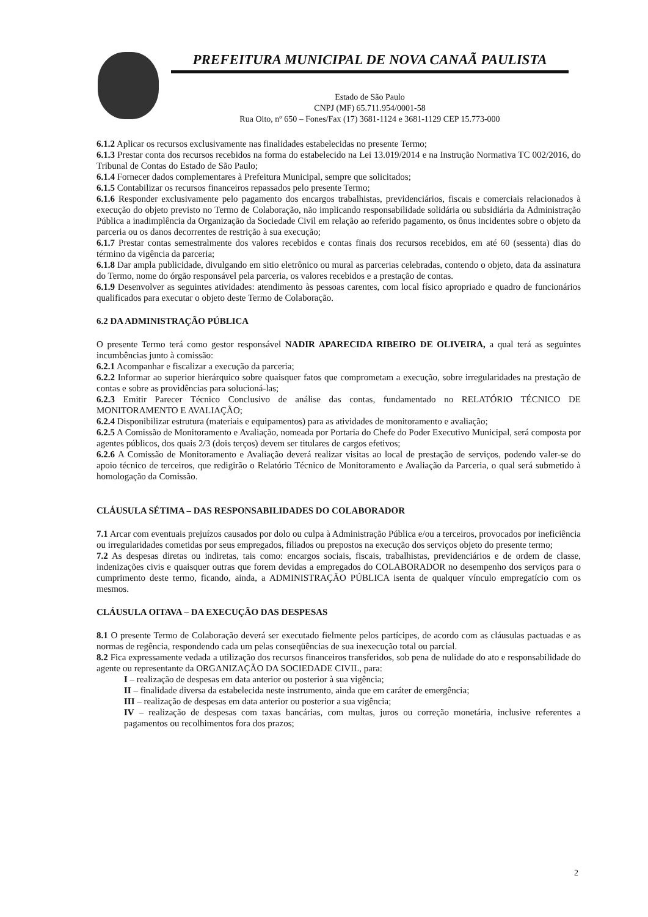PREFEITURA MUNICIPAL DE NOVA CANAÃ PAULISTA
Estado de São Paulo
CNPJ (MF) 65.711.954/0001-58
Rua Oito, nº 650 – Fones/Fax (17) 3681-1124 e 3681-1129 CEP 15.773-000
6.1.2 Aplicar os recursos exclusivamente nas finalidades estabelecidas no presente Termo;
6.1.3 Prestar conta dos recursos recebidos na forma do estabelecido na Lei 13.019/2014 e na Instrução Normativa TC 002/2016, do Tribunal de Contas do Estado de São Paulo;
6.1.4 Fornecer dados complementares à Prefeitura Municipal, sempre que solicitados;
6.1.5 Contabilizar os recursos financeiros repassados pelo presente Termo;
6.1.6 Responder exclusivamente pelo pagamento dos encargos trabalhistas, previdenciários, fiscais e comerciais relacionados à execução do objeto previsto no Termo de Colaboração, não implicando responsabilidade solidária ou subsidiária da Administração Pública a inadimplência da Organização da Sociedade Civil em relação ao referido pagamento, os ônus incidentes sobre o objeto da parceria ou os danos decorrentes de restrição à sua execução;
6.1.7 Prestar contas semestralmente dos valores recebidos e contas finais dos recursos recebidos, em até 60 (sessenta) dias do término da vigência da parceria;
6.1.8 Dar ampla publicidade, divulgando em sitio eletrônico ou mural as parcerias celebradas, contendo o objeto, data da assinatura do Termo, nome do órgão responsável pela parceria, os valores recebidos e a prestação de contas.
6.1.9 Desenvolver as seguintes atividades: atendimento às pessoas carentes, com local físico apropriado e quadro de funcionários qualificados para executar o objeto deste Termo de Colaboração.
6.2 DA ADMINISTRAÇÃO PÚBLICA
O presente Termo terá como gestor responsável NADIR APARECIDA RIBEIRO DE OLIVEIRA, a qual terá as seguintes incumbências junto à comissão:
6.2.1 Acompanhar e fiscalizar a execução da parceria;
6.2.2 Informar ao superior hierárquico sobre quaisquer fatos que comprometam a execução, sobre irregularidades na prestação de contas e sobre as providências para solucioná-las;
6.2.3 Emitir Parecer Técnico Conclusivo de análise das contas, fundamentado no RELATÓRIO TÉCNICO DE MONITORAMENTO E AVALIAÇÃO;
6.2.4 Disponibilizar estrutura (materiais e equipamentos) para as atividades de monitoramento e avaliação;
6.2.5 A Comissão de Monitoramento e Avaliação, nomeada por Portaria do Chefe do Poder Executivo Municipal, será composta por agentes públicos, dos quais 2/3 (dois terços) devem ser titulares de cargos efetivos;
6.2.6 A Comissão de Monitoramento e Avaliação deverá realizar visitas ao local de prestação de serviços, podendo valer-se do apoio técnico de terceiros, que redigirão o Relatório Técnico de Monitoramento e Avaliação da Parceria, o qual será submetido à homologação da Comissão.
CLÁUSULA SÉTIMA – DAS RESPONSABILIDADES DO COLABORADOR
7.1 Arcar com eventuais prejuízos causados por dolo ou culpa à Administração Pública e/ou a terceiros, provocados por ineficiência ou irregularidades cometidas por seus empregados, filiados ou prepostos na execução dos serviços objeto do presente termo;
7.2 As despesas diretas ou indiretas, tais como: encargos sociais, fiscais, trabalhistas, previdenciários e de ordem de classe, indenizações civis e quaisquer outras que forem devidas a empregados do COLABORADOR no desempenho dos serviços para o cumprimento deste termo, ficando, ainda, a ADMINISTRAÇÃO PÚBLICA isenta de qualquer vínculo empregatício com os mesmos.
CLÁUSULA OITAVA – DA EXECUÇÃO DAS DESPESAS
8.1 O presente Termo de Colaboração deverá ser executado fielmente pelos partícipes, de acordo com as cláusulas pactuadas e as normas de regência, respondendo cada um pelas conseqüências de sua inexecução total ou parcial.
8.2 Fica expressamente vedada a utilização dos recursos financeiros transferidos, sob pena de nulidade do ato e responsabilidade do agente ou representante da ORGANIZAÇÃO DA SOCIEDADE CIVIL, para:
I – realização de despesas em data anterior ou posterior à sua vigência;
II – finalidade diversa da estabelecida neste instrumento, ainda que em caráter de emergência;
III – realização de despesas em data anterior ou posterior a sua vigência;
IV – realização de despesas com taxas bancárias, com multas, juros ou correção monetária, inclusive referentes a pagamentos ou recolhimentos fora dos prazos;
2